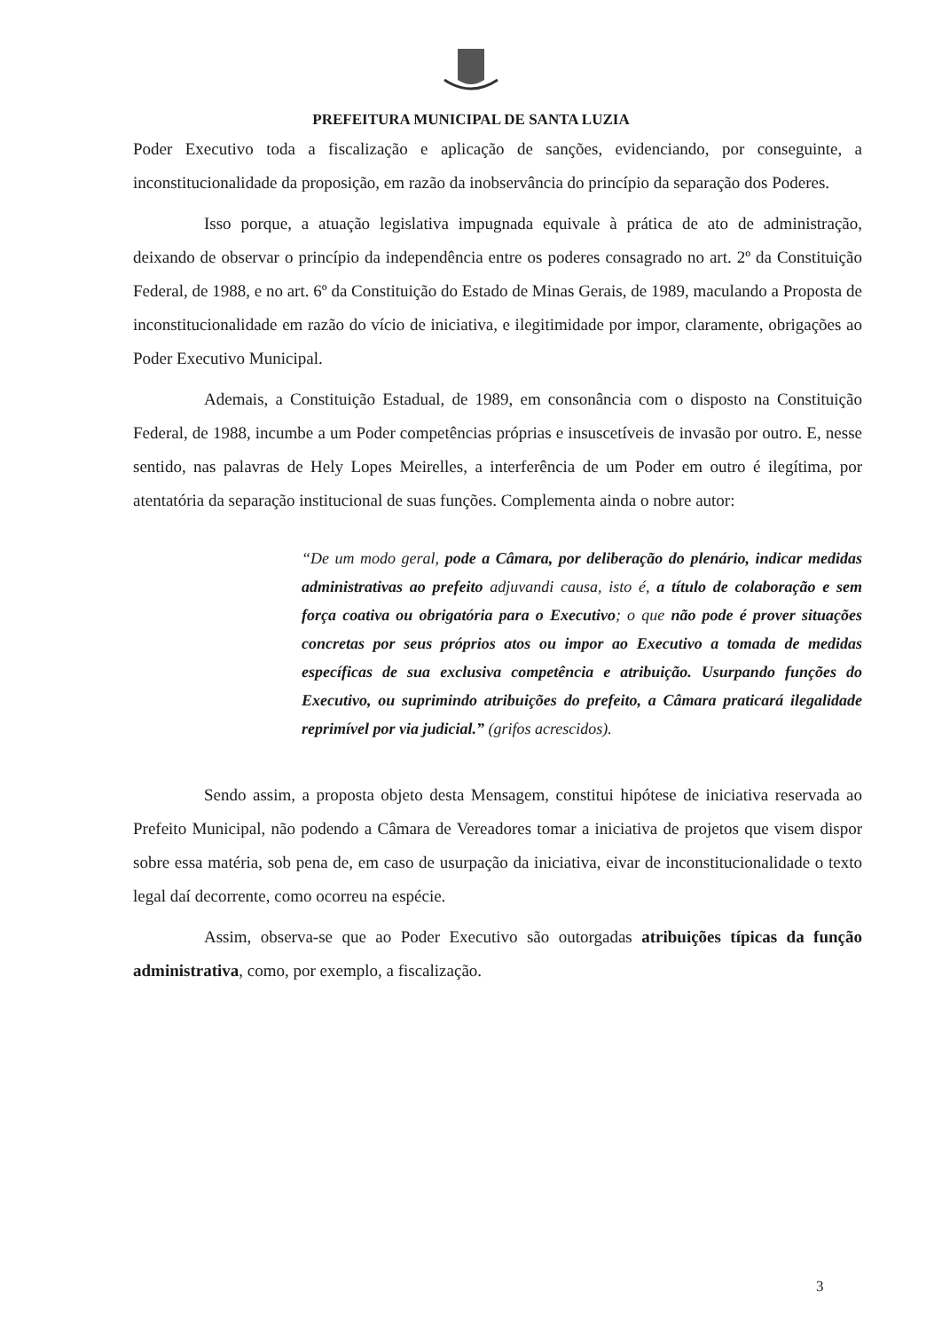PREFEITURA MUNICIPAL DE SANTA LUZIA
Poder Executivo toda a fiscalização e aplicação de sanções, evidenciando, por conseguinte, a inconstitucionalidade da proposição, em razão da inobservância do princípio da separação dos Poderes.
Isso porque, a atuação legislativa impugnada equivale à prática de ato de administração, deixando de observar o princípio da independência entre os poderes consagrado no art. 2º da Constituição Federal, de 1988, e no art. 6º da Constituição do Estado de Minas Gerais, de 1989, maculando a Proposta de inconstitucionalidade em razão do vício de iniciativa, e ilegitimidade por impor, claramente, obrigações ao Poder Executivo Municipal.
Ademais, a Constituição Estadual, de 1989, em consonância com o disposto na Constituição Federal, de 1988, incumbe a um Poder competências próprias e insuscetíveis de invasão por outro. E, nesse sentido, nas palavras de Hely Lopes Meirelles, a interferência de um Poder em outro é ilegítima, por atentatória da separação institucional de suas funções. Complementa ainda o nobre autor:
“De um modo geral, pode a Câmara, por deliberação do plenário, indicar medidas administrativas ao prefeito adjuvandi causa, isto é, a título de colaboração e sem força coativa ou obrigatória para o Executivo; o que não pode é prover situações concretas por seus próprios atos ou impor ao Executivo a tomada de medidas específicas de sua exclusiva competência e atribuição. Usurpando funções do Executivo, ou suprimindo atribuições do prefeito, a Câmara praticará ilegalidade reprimível por via judicial.” (grifos acrescidos).
Sendo assim, a proposta objeto desta Mensagem, constitui hipótese de iniciativa reservada ao Prefeito Municipal, não podendo a Câmara de Vereadores tomar a iniciativa de projetos que visem dispor sobre essa matéria, sob pena de, em caso de usurpação da iniciativa, eivar de inconstitucionalidade o texto legal daí decorrente, como ocorreu na espécie.
Assim, observa-se que ao Poder Executivo são outorgadas atribuições típicas da função administrativa, como, por exemplo, a fiscalização.
3